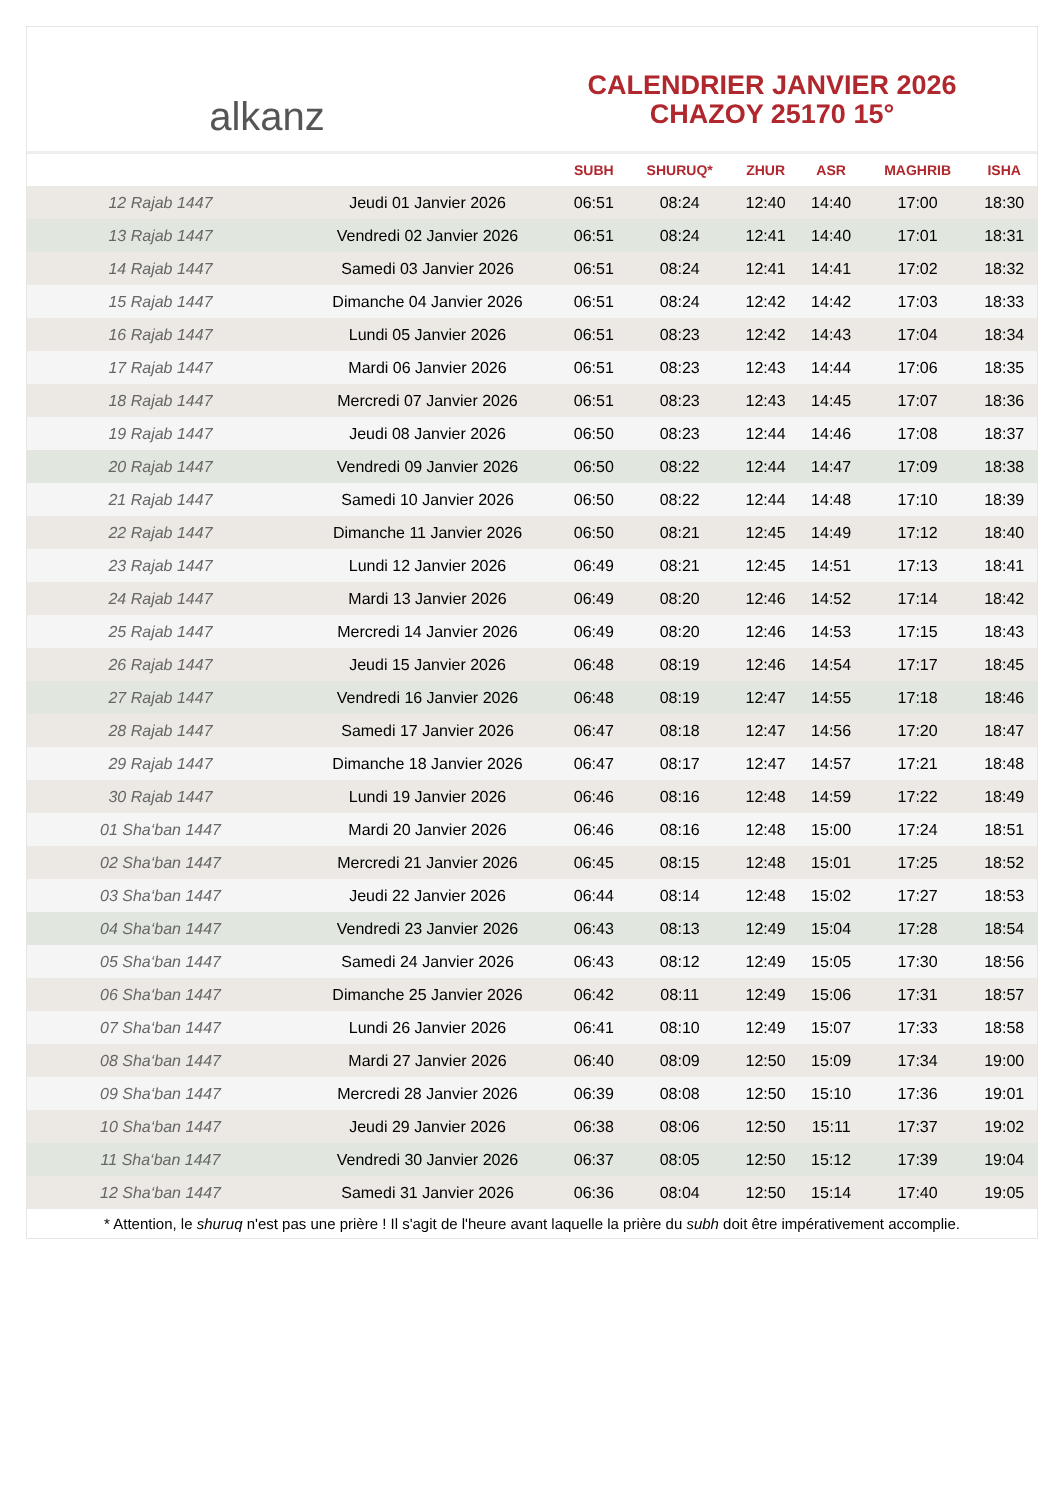alkanz
CALENDRIER JANVIER 2026
CHAZOY 25170 15°
| | | SUBH | SHURUQ* | ZHUR | ASR | MAGHRIB | ISHA |
| --- | --- | --- | --- | --- | --- | --- | --- |
| 12 Rajab 1447 | Jeudi 01 Janvier 2026 | 06:51 | 08:24 | 12:40 | 14:40 | 17:00 | 18:30 |
| 13 Rajab 1447 | Vendredi 02 Janvier 2026 | 06:51 | 08:24 | 12:41 | 14:40 | 17:01 | 18:31 |
| 14 Rajab 1447 | Samedi 03 Janvier 2026 | 06:51 | 08:24 | 12:41 | 14:41 | 17:02 | 18:32 |
| 15 Rajab 1447 | Dimanche 04 Janvier 2026 | 06:51 | 08:24 | 12:42 | 14:42 | 17:03 | 18:33 |
| 16 Rajab 1447 | Lundi 05 Janvier 2026 | 06:51 | 08:23 | 12:42 | 14:43 | 17:04 | 18:34 |
| 17 Rajab 1447 | Mardi 06 Janvier 2026 | 06:51 | 08:23 | 12:43 | 14:44 | 17:06 | 18:35 |
| 18 Rajab 1447 | Mercredi 07 Janvier 2026 | 06:51 | 08:23 | 12:43 | 14:45 | 17:07 | 18:36 |
| 19 Rajab 1447 | Jeudi 08 Janvier 2026 | 06:50 | 08:23 | 12:44 | 14:46 | 17:08 | 18:37 |
| 20 Rajab 1447 | Vendredi 09 Janvier 2026 | 06:50 | 08:22 | 12:44 | 14:47 | 17:09 | 18:38 |
| 21 Rajab 1447 | Samedi 10 Janvier 2026 | 06:50 | 08:22 | 12:44 | 14:48 | 17:10 | 18:39 |
| 22 Rajab 1447 | Dimanche 11 Janvier 2026 | 06:50 | 08:21 | 12:45 | 14:49 | 17:12 | 18:40 |
| 23 Rajab 1447 | Lundi 12 Janvier 2026 | 06:49 | 08:21 | 12:45 | 14:51 | 17:13 | 18:41 |
| 24 Rajab 1447 | Mardi 13 Janvier 2026 | 06:49 | 08:20 | 12:46 | 14:52 | 17:14 | 18:42 |
| 25 Rajab 1447 | Mercredi 14 Janvier 2026 | 06:49 | 08:20 | 12:46 | 14:53 | 17:15 | 18:43 |
| 26 Rajab 1447 | Jeudi 15 Janvier 2026 | 06:48 | 08:19 | 12:46 | 14:54 | 17:17 | 18:45 |
| 27 Rajab 1447 | Vendredi 16 Janvier 2026 | 06:48 | 08:19 | 12:47 | 14:55 | 17:18 | 18:46 |
| 28 Rajab 1447 | Samedi 17 Janvier 2026 | 06:47 | 08:18 | 12:47 | 14:56 | 17:20 | 18:47 |
| 29 Rajab 1447 | Dimanche 18 Janvier 2026 | 06:47 | 08:17 | 12:47 | 14:57 | 17:21 | 18:48 |
| 30 Rajab 1447 | Lundi 19 Janvier 2026 | 06:46 | 08:16 | 12:48 | 14:59 | 17:22 | 18:49 |
| 01 Sha‘ban 1447 | Mardi 20 Janvier 2026 | 06:46 | 08:16 | 12:48 | 15:00 | 17:24 | 18:51 |
| 02 Sha‘ban 1447 | Mercredi 21 Janvier 2026 | 06:45 | 08:15 | 12:48 | 15:01 | 17:25 | 18:52 |
| 03 Sha‘ban 1447 | Jeudi 22 Janvier 2026 | 06:44 | 08:14 | 12:48 | 15:02 | 17:27 | 18:53 |
| 04 Sha‘ban 1447 | Vendredi 23 Janvier 2026 | 06:43 | 08:13 | 12:49 | 15:04 | 17:28 | 18:54 |
| 05 Sha‘ban 1447 | Samedi 24 Janvier 2026 | 06:43 | 08:12 | 12:49 | 15:05 | 17:30 | 18:56 |
| 06 Sha‘ban 1447 | Dimanche 25 Janvier 2026 | 06:42 | 08:11 | 12:49 | 15:06 | 17:31 | 18:57 |
| 07 Sha‘ban 1447 | Lundi 26 Janvier 2026 | 06:41 | 08:10 | 12:49 | 15:07 | 17:33 | 18:58 |
| 08 Sha‘ban 1447 | Mardi 27 Janvier 2026 | 06:40 | 08:09 | 12:50 | 15:09 | 17:34 | 19:00 |
| 09 Sha‘ban 1447 | Mercredi 28 Janvier 2026 | 06:39 | 08:08 | 12:50 | 15:10 | 17:36 | 19:01 |
| 10 Sha‘ban 1447 | Jeudi 29 Janvier 2026 | 06:38 | 08:06 | 12:50 | 15:11 | 17:37 | 19:02 |
| 11 Sha‘ban 1447 | Vendredi 30 Janvier 2026 | 06:37 | 08:05 | 12:50 | 15:12 | 17:39 | 19:04 |
| 12 Sha‘ban 1447 | Samedi 31 Janvier 2026 | 06:36 | 08:04 | 12:50 | 15:14 | 17:40 | 19:05 |
* Attention, le shuruq n'est pas une prière ! Il s'agit de l'heure avant laquelle la prière du subh doit être impérativement accomplie.